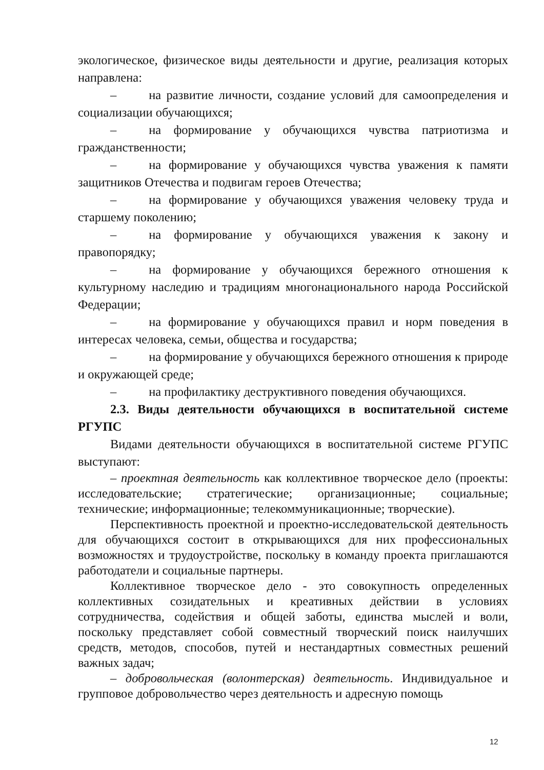экологическое, физическое виды деятельности и другие, реализация которых направлена:
– на развитие личности, создание условий для самоопределения и социализации обучающихся;
– на формирование у обучающихся чувства патриотизма и гражданственности;
– на формирование у обучающихся чувства уважения к памяти защитников Отечества и подвигам героев Отечества;
– на формирование у обучающихся уважения человеку труда и старшему поколению;
– на формирование у обучающихся уважения к закону и правопорядку;
– на формирование у обучающихся бережного отношения к культурному наследию и традициям многонационального народа Российской Федерации;
– на формирование у обучающихся правил и норм поведения в интересах человека, семьи, общества и государства;
– на формирование у обучающихся бережного отношения к природе и окружающей среде;
– на профилактику деструктивного поведения обучающихся.
2.3. Виды деятельности обучающихся в воспитательной системе РГУПС
Видами деятельности обучающихся в воспитательной системе РГУПС выступают:
– проектная деятельность как коллективное творческое дело (проекты: исследовательские; стратегические; организационные; социальные; технические; информационные; телекоммуникационные; творческие).
Перспективность проектной и проектно-исследовательской деятельность для обучающихся состоит в открывающихся для них профессиональных возможностях и трудоустройстве, поскольку в команду проекта приглашаются работодатели и социальные партнеры.
Коллективное творческое дело - это совокупность определенных коллективных созидательных и креативных действии в условиях сотрудничества, содействия и общей заботы, единства мыслей и воли, поскольку представляет собой совместный творческий поиск наилучших средств, методов, способов, путей и нестандартных совместных решений важных задач;
– добровольческая (волонтерская) деятельность. Индивидуальное и групповое добровольчество через деятельность и адресную помощь
12